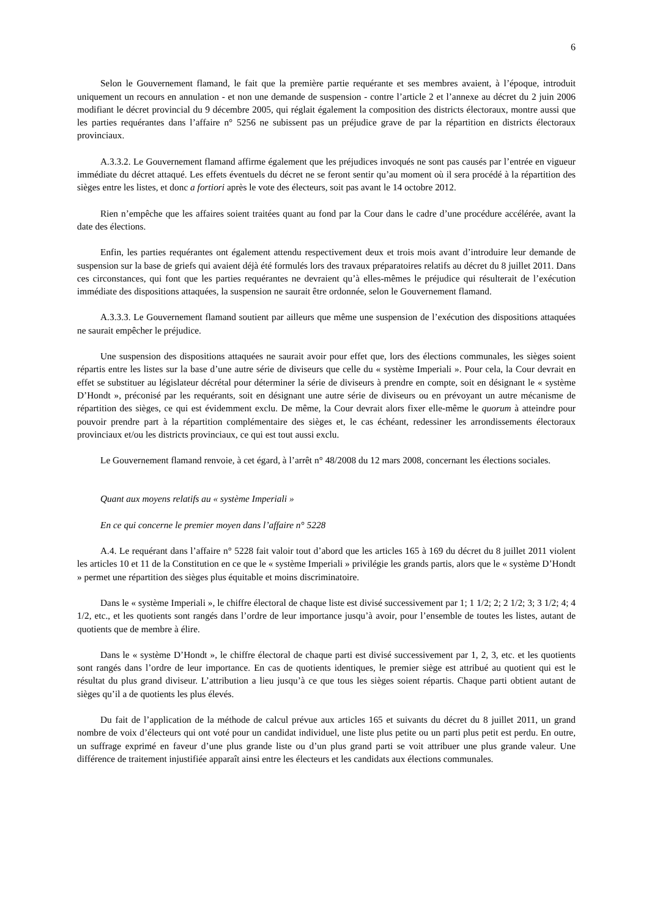6
Selon le Gouvernement flamand, le fait que la première partie requérante et ses membres avaient, à l’époque, introduit uniquement un recours en annulation - et non une demande de suspension - contre l’article 2 et l’annexe au décret du 2 juin 2006 modifiant le décret provincial du 9 décembre 2005, qui réglait également la composition des districts électoraux, montre aussi que les parties requérantes dans l’affaire n° 5256 ne subissent pas un préjudice grave de par la répartition en districts électoraux provinciaux.
A.3.3.2. Le Gouvernement flamand affirme également que les préjudices invoqués ne sont pas causés par l’entrée en vigueur immédiate du décret attaqué. Les effets éventuels du décret ne se feront sentir qu’au moment où il sera procédé à la répartition des sièges entre les listes, et donc a fortiori après le vote des électeurs, soit pas avant le 14 octobre 2012.
Rien n’empêche que les affaires soient traitées quant au fond par la Cour dans le cadre d’une procédure accélérée, avant la date des élections.
Enfin, les parties requérantes ont également attendu respectivement deux et trois mois avant d’introduire leur demande de suspension sur la base de griefs qui avaient déjà été formulés lors des travaux préparatoires relatifs au décret du 8 juillet 2011. Dans ces circonstances, qui font que les parties requérantes ne devraient qu’à elles-mêmes le préjudice qui résulterait de l’exécution immédiate des dispositions attaquées, la suspension ne saurait être ordonnée, selon le Gouvernement flamand.
A.3.3.3. Le Gouvernement flamand soutient par ailleurs que même une suspension de l’exécution des dispositions attaquées ne saurait empêcher le préjudice.
Une suspension des dispositions attaquées ne saurait avoir pour effet que, lors des élections communales, les sièges soient répartis entre les listes sur la base d’une autre série de diviseurs que celle du « système Imperiali ». Pour cela, la Cour devrait en effet se substituer au législateur décrétal pour déterminer la série de diviseurs à prendre en compte, soit en désignant le « système D’Hondt », préconisé par les requérants, soit en désignant une autre série de diviseurs ou en prévoyant un autre mécanisme de répartition des sièges, ce qui est évidemment exclu. De même, la Cour devrait alors fixer elle-même le quorum à atteindre pour pouvoir prendre part à la répartition complémentaire des sièges et, le cas échéant, redessiner les arrondissements électoraux provinciaux et/ou les districts provinciaux, ce qui est tout aussi exclu.
Le Gouvernement flamand renvoie, à cet égard, à l’arrêt n° 48/2008 du 12 mars 2008, concernant les élections sociales.
Quant aux moyens relatifs au « système Imperiali »
En ce qui concerne le premier moyen dans l’affaire n° 5228
A.4. Le requérant dans l’affaire n° 5228 fait valoir tout d’abord que les articles 165 à 169 du décret du 8 juillet 2011 violent les articles 10 et 11 de la Constitution en ce que le « système Imperiali » privilégie les grands partis, alors que le « système D’Hondt » permet une répartition des sièges plus équitable et moins discriminatoire.
Dans le « système Imperiali », le chiffre électoral de chaque liste est divisé successivement par 1; 1 1/2; 2; 2 1/2; 3; 3 1/2; 4; 4 1/2, etc., et les quotients sont rangés dans l’ordre de leur importance jusqu’à avoir, pour l’ensemble de toutes les listes, autant de quotients que de membre à élire.
Dans le « système D’Hondt », le chiffre électoral de chaque parti est divisé successivement par 1, 2, 3, etc. et les quotients sont rangés dans l’ordre de leur importance. En cas de quotients identiques, le premier siège est attribué au quotient qui est le résultat du plus grand diviseur. L’attribution a lieu jusqu’à ce que tous les sièges soient répartis. Chaque parti obtient autant de sièges qu’il a de quotients les plus élevés.
Du fait de l’application de la méthode de calcul prévue aux articles 165 et suivants du décret du 8 juillet 2011, un grand nombre de voix d’électeurs qui ont voté pour un candidat individuel, une liste plus petite ou un parti plus petit est perdu. En outre, un suffrage exprimé en faveur d’une plus grande liste ou d’un plus grand parti se voit attribuer une plus grande valeur. Une différence de traitement injustifiée apparaît ainsi entre les électeurs et les candidats aux élections communales.